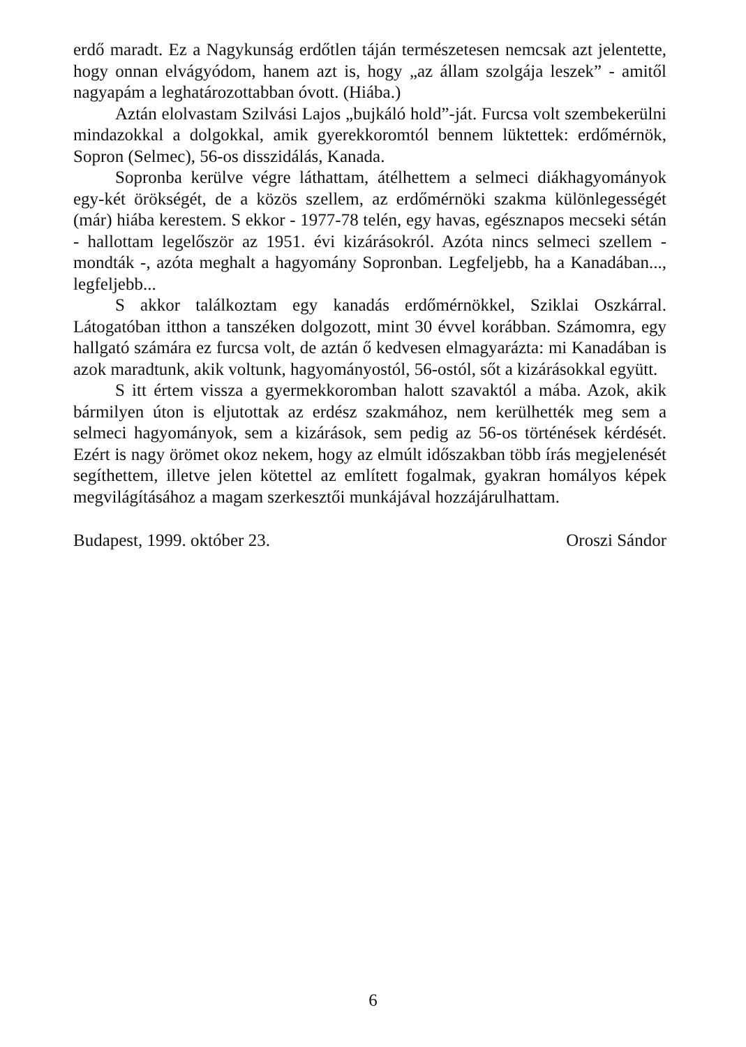erdő maradt. Ez a Nagykunság erdőtlen táján természetesen nemcsak azt jelentette, hogy onnan elvágyódom, hanem azt is, hogy „az állam szolgája leszek” - amitől nagyapám a leghatározottabban óvott. (Hiába.)
Aztán elolvastam Szilvási Lajos „bujkáló hold”-ját. Furcsa volt szembekerülni mindazokkal a dolgokkal, amik gyerekkoromtól bennem lüktettek: erdőmérnök, Sopron (Selmec), 56-os disszidálás, Kanada.
Sopronba kerülve végre láthattam, átélhettem a selmeci diákhagyományok egy-két örökségét, de a közös szellem, az erdőmérnöki szakma különlegességét (már) hiába kerestem. S ekkor - 1977-78 telén, egy havas, egésznapos mecseki sétán - hallottam legelőször az 1951. évi kizárásokról. Azóta nincs selmeci szellem - mondták -, azóta meghalt a hagyomány Sopronban. Legfeljebb, ha a Kanadában..., legfeljebb...
S akkor találkoztam egy kanadás erdőmérnökkel, Sziklai Oszkárral. Látogatóban itthon a tanszéken dolgozott, mint 30 évvel korábban. Számomra, egy hallgató számára ez furcsa volt, de aztán ő kedvesen elmagyarázta: mi Kanadában is azok maradtunk, akik voltunk, hagyományostól, 56-ostól, sőt a kizárásokkal együtt.
S itt értem vissza a gyermekkoromban halott szavaktól a mába. Azok, akik bármilyen úton is eljutottak az erdész szakmához, nem kerülhették meg sem a selmeci hagyományok, sem a kizárások, sem pedig az 56-os történések kérdését. Ezért is nagy örömet okoz nekem, hogy az elmúlt időszakban több írás megjelenését segíthettem, illetve jelen kötettel az említett fogalmak, gyakran homályos képek megvilágításához a magam szerkesztői munkájával hozzájárulhattam.
Budapest, 1999. október 23. Oroszi Sándor
6